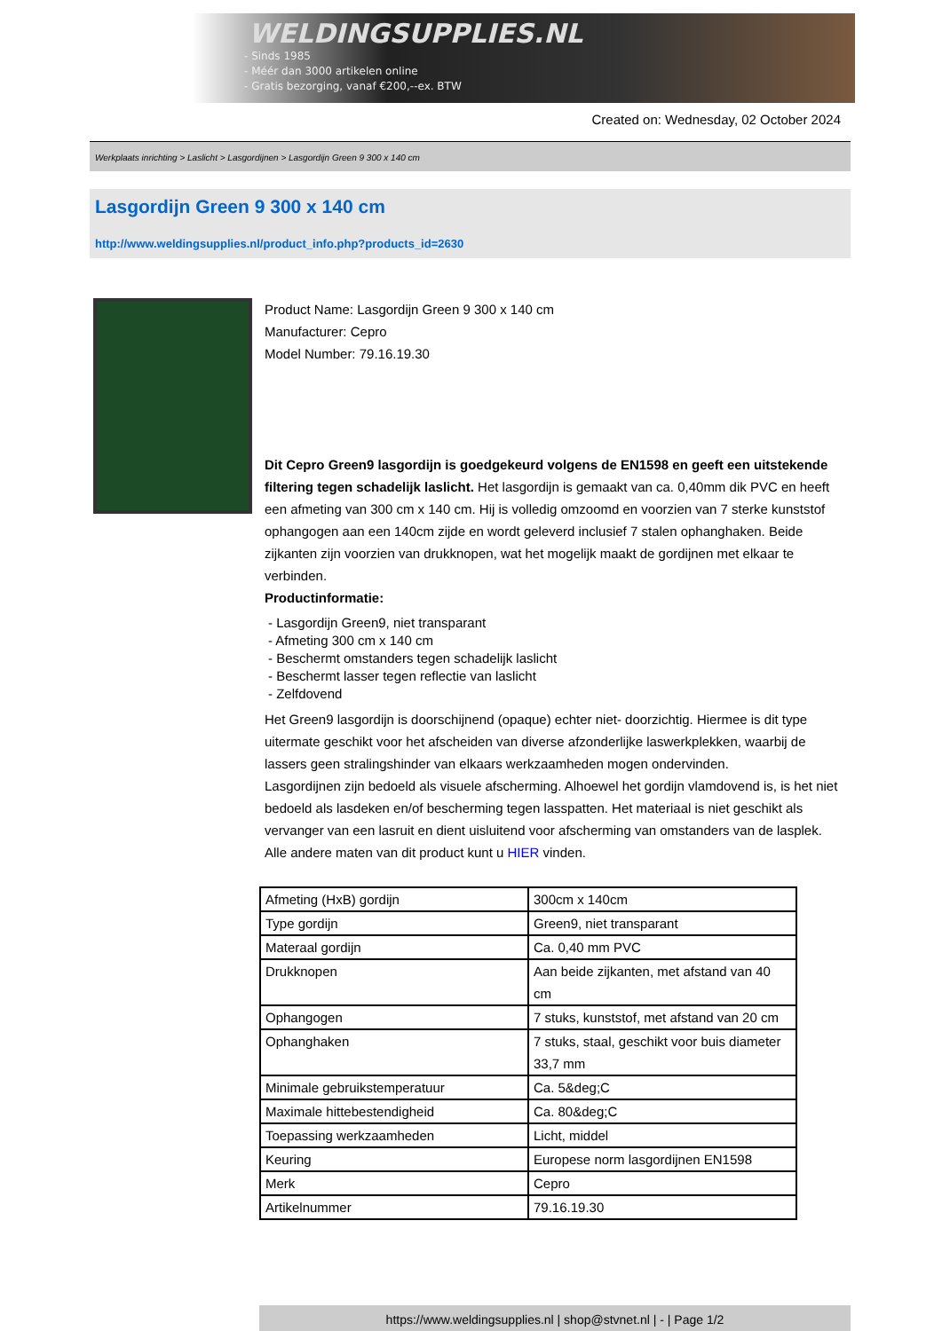WELDINGSUPPLIES.NL
- Sinds 1985
- Méér dan 3000 artikelen online
- Gratis bezorging, vanaf €200,--ex. BTW
Created on: Wednesday, 02 October 2024
Werkplaats inrichting > Laslicht > Lasgordijnen > Lasgordijn Green 9 300 x 140 cm
Lasgordijn Green 9 300 x 140 cm
http://www.weldingsupplies.nl/product_info.php?products_id=2630
Product Name: Lasgordijn Green 9 300 x 140 cm
Manufacturer: Cepro
Model Number: 79.16.19.30
Dit Cepro Green9 lasgordijn is goedgekeurd volgens de EN1598 en geeft een uitstekende filtering tegen schadelijk laslicht. Het lasgordijn is gemaakt van ca. 0,40mm dik PVC en heeft een afmeting van 300 cm x 140 cm. Hij is volledig omzoomd en voorzien van 7 sterke kunststof ophangogen aan een 140cm zijde en wordt geleverd inclusief 7 stalen ophanghaken. Beide zijkanten zijn voorzien van drukknopen, wat het mogelijk maakt de gordijnen met elkaar te verbinden.
Productinformatie:
- Lasgordijn Green9, niet transparant
- Afmeting 300 cm x 140 cm
- Beschermt omstanders tegen schadelijk laslicht
- Beschermt lasser tegen reflectie van laslicht
- Zelfdovend
Het Green9 lasgordijn is doorschijnend (opaque) echter niet- doorzichtig. Hiermee is dit type uitermate geschikt voor het afscheiden van diverse afzonderlijke laswerkplekken, waarbij de lassers geen stralingshinder van elkaars werkzaamheden mogen ondervinden.
Lasgordijnen zijn bedoeld als visuele afscherming. Alhoewel het gordijn vlamdovend is, is het niet bedoeld als lasdeken en/of bescherming tegen lasspatten. Het materiaal is niet geschikt als vervanger van een lasruit en dient uisluitend voor afscherming van omstanders van de lasplek.
Alle andere maten van dit product kunt u HIER vinden.
| Afmeting (HxB) gordijn | 300cm x 140cm |
| Type gordijn | Green9, niet transparant |
| Materaal gordijn | Ca. 0,40 mm PVC |
| Drukknopen | Aan beide zijkanten, met afstand van 40 cm |
| Ophangogen | 7 stuks, kunststof, met afstand van 20 cm |
| Ophanghaken | 7 stuks, staal, geschikt voor buis diameter 33,7 mm |
| Minimale gebruikstemperatuur | Ca. 5&deg;C |
| Maximale hittebestendigheid | Ca. 80&deg;C |
| Toepassing werkzaamheden | Licht, middel |
| Keuring | Europese norm lasgordijnen EN1598 |
| Merk | Cepro |
| Artikelnummer | 79.16.19.30 |
https://www.weldingsupplies.nl | shop@stvnet.nl | - | Page 1/2